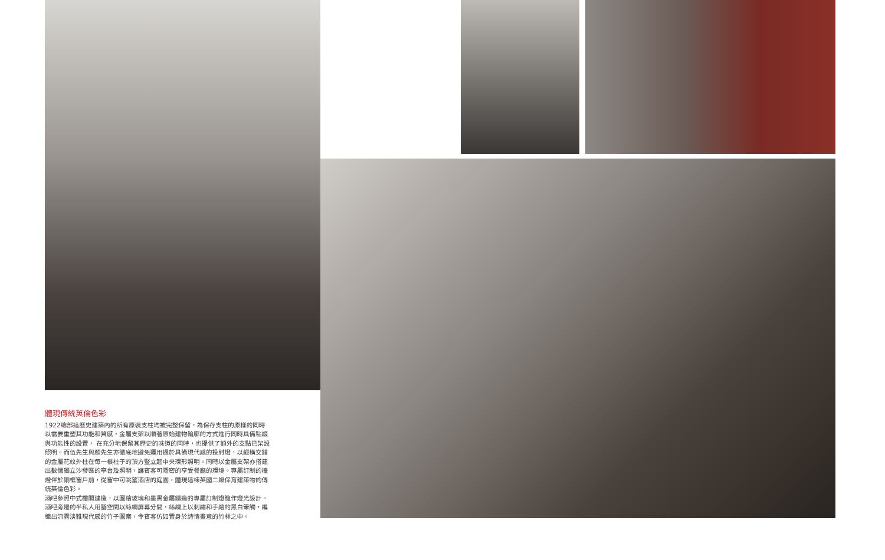體現傳統英倫色彩
1922總部這歷史建築內的所有原裝支柱均被完整保留，為保存支柱的原樣的同時以需要重塑其功能和質感，金屬支架以順著原始建物輪廓的方式進行同時具備點綴與功能性的設置， 在充分地保留其歷史的味道的同時，也提供了額外的支點已架設照明。而伍先生與顏先生亦徹底地避免運用過於具備現代感的投射燈，以縱橫交錯的金屬花紋外柱在每一根柱子的頂方豎立起中央環形照明。同時以金屬支架亦搭建出數個獨立沙發區的亭台及照明，讓賓客可隱密的享受餐廳的環境。專屬訂制的檯燈伴於銅框窗戶前，從窗中可眺望酒店的庭園，體現這棟英國二級保育建築物的傳統英倫色彩。
酒吧參照中式樓閣建造，以圖繪玻璃和墨黑金屬鑄造的專屬訂制燈籠作燈光設計。酒吧旁邊的半私人用膳空間以絲綢屏幕分間，絲綢上以刺繡和手繪的黑白筆觸，編織出流露淡雅現代感的竹子圖案，令賓客仿如置身於詩情畫意的竹林之中。